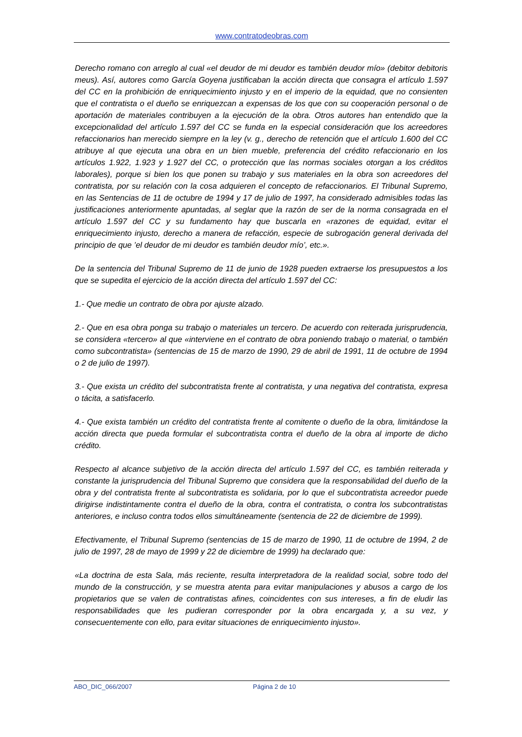www.contratodeobras.com
Derecho romano con arreglo al cual «el deudor de mi deudor es también deudor mío» (debitor debitoris meus). Así, autores como García Goyena justificaban la acción directa que consagra el artículo 1.597 del CC en la prohibición de enriquecimiento injusto y en el imperio de la equidad, que no consienten que el contratista o el dueño se enriquezcan a expensas de los que con su cooperación personal o de aportación de materiales contribuyen a la ejecución de la obra. Otros autores han entendido que la excepcionalidad del artículo 1.597 del CC se funda en la especial consideración que los acreedores refaccionarios han merecido siempre en la ley (v. g., derecho de retención que el artículo 1.600 del CC atribuye al que ejecuta una obra en un bien mueble, preferencia del crédito refaccionario en los artículos 1.922, 1.923 y 1.927 del CC, o protección que las normas sociales otorgan a los créditos laborales), porque si bien los que ponen su trabajo y sus materiales en la obra son acreedores del contratista, por su relación con la cosa adquieren el concepto de refaccionarios. El Tribunal Supremo, en las Sentencias de 11 de octubre de 1994 y 17 de julio de 1997, ha considerado admisibles todas las justificaciones anteriormente apuntadas, al seglar que la razón de ser de la norma consagrada en el artículo 1.597 del CC y su fundamento hay que buscarla en «razones de equidad, evitar el enriquecimiento injusto, derecho a manera de refacción, especie de subrogación general derivada del principio de que ’el deudor de mi deudor es también deudor mío’, etc.».
De la sentencia del Tribunal Supremo de 11 de junio de 1928 pueden extraerse los presupuestos a los que se supedita el ejercicio de la acción directa del artículo 1.597 del CC:
1.- Que medie un contrato de obra por ajuste alzado.
2.- Que en esa obra ponga su trabajo o materiales un tercero. De acuerdo con reiterada jurisprudencia, se considera «tercero» al que «interviene en el contrato de obra poniendo trabajo o material, o también como subcontratista» (sentencias de 15 de marzo de 1990, 29 de abril de 1991, 11 de octubre de 1994 o 2 de julio de 1997).
3.- Que exista un crédito del subcontratista frente al contratista, y una negativa del contratista, expresa o tácita, a satisfacerlo.
4.- Que exista también un crédito del contratista frente al comitente o dueño de la obra, limitándose la acción directa que pueda formular el subcontratista contra el dueño de la obra al importe de dicho crédito.
Respecto al alcance subjetivo de la acción directa del artículo 1.597 del CC, es también reiterada y constante la jurisprudencia del Tribunal Supremo que considera que la responsabilidad del dueño de la obra y del contratista frente al subcontratista es solidaria, por lo que el subcontratista acreedor puede dirigirse indistintamente contra el dueño de la obra, contra el contratista, o contra los subcontratistas anteriores, e incluso contra todos ellos simultáneamente (sentencia de 22 de diciembre de 1999).
Efectivamente, el Tribunal Supremo (sentencias de 15 de marzo de 1990, 11 de octubre de 1994, 2 de julio de 1997, 28 de mayo de 1999 y 22 de diciembre de 1999) ha declarado que:
«La doctrina de esta Sala, más reciente, resulta interpretadora de la realidad social, sobre todo del mundo de la construcción, y se muestra atenta para evitar manipulaciones y abusos a cargo de los propietarios que se valen de contratistas afines, coincidentes con sus intereses, a fin de eludir las responsabilidades que les pudieran corresponder por la obra encargada y, a su vez, y consecuentemente con ello, para evitar situaciones de enriquecimiento injusto».
ABO_DIC_066/2007 Página 2 de 10